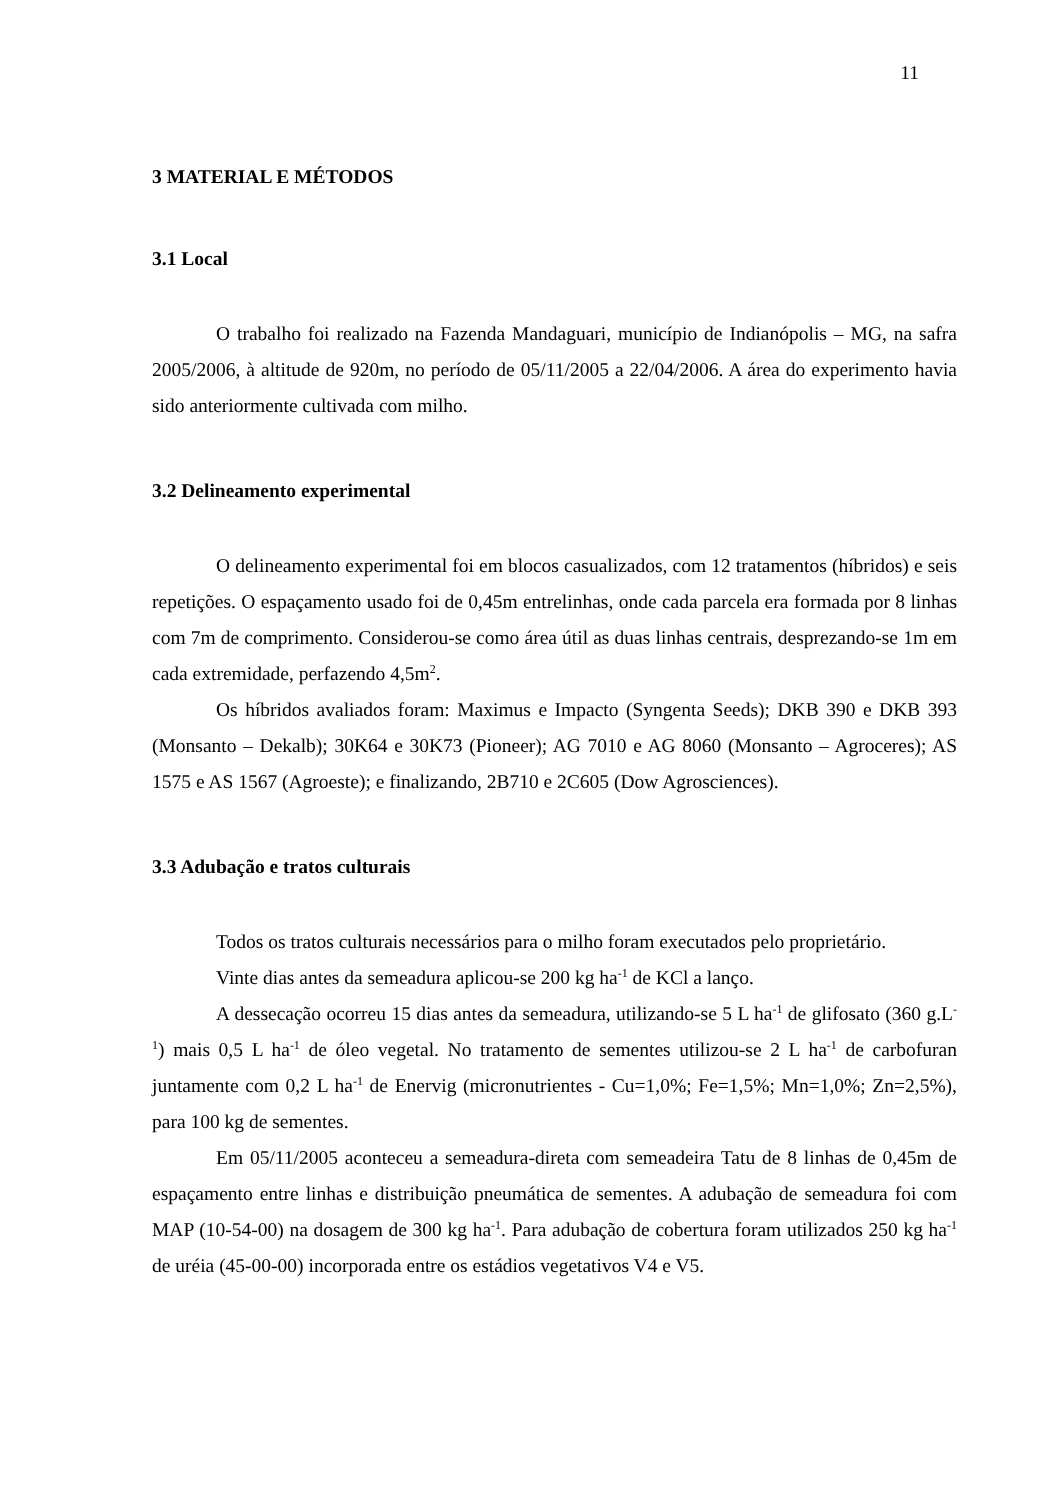11
3 MATERIAL E MÉTODOS
3.1 Local
O trabalho foi realizado na Fazenda Mandaguari, município de Indianópolis – MG, na safra 2005/2006, à altitude de 920m, no período de 05/11/2005 a 22/04/2006. A área do experimento havia sido anteriormente cultivada com milho.
3.2 Delineamento experimental
O delineamento experimental foi em blocos casualizados, com 12 tratamentos (híbridos) e seis repetições. O espaçamento usado foi de 0,45m entrelinhas, onde cada parcela era formada por 8 linhas com 7m de comprimento. Considerou-se como área útil as duas linhas centrais, desprezando-se 1m em cada extremidade, perfazendo 4,5m<sup>2</sup>.
Os híbridos avaliados foram: Maximus e Impacto (Syngenta Seeds); DKB 390 e DKB 393 (Monsanto – Dekalb); 30K64 e 30K73 (Pioneer); AG 7010 e AG 8060 (Monsanto – Agroceres); AS 1575 e AS 1567 (Agroeste); e finalizando, 2B710 e 2C605 (Dow Agrosciences).
3.3 Adubação e tratos culturais
Todos os tratos culturais necessários para o milho foram executados pelo proprietário.
Vinte dias antes da semeadura aplicou-se 200 kg ha<sup>-1</sup> de KCl a lanço.
A dessecação ocorreu 15 dias antes da semeadura, utilizando-se 5 L ha<sup>-1</sup> de glifosato (360 g.L<sup>-1</sup>) mais 0,5 L ha<sup>-1</sup> de óleo vegetal. No tratamento de sementes utilizou-se 2 L ha<sup>-1</sup> de carbofuran juntamente com 0,2 L ha<sup>-1</sup> de Enervig (micronutrientes - Cu=1,0%; Fe=1,5%; Mn=1,0%; Zn=2,5%), para 100 kg de sementes.
Em 05/11/2005 aconteceu a semeadura-direta com semeadeira Tatu de 8 linhas de 0,45m de espaçamento entre linhas e distribuição pneumática de sementes. A adubação de semeadura foi com MAP (10-54-00) na dosagem de 300 kg ha<sup>-1</sup>. Para adubação de cobertura foram utilizados 250 kg ha<sup>-1</sup> de uréia (45-00-00) incorporada entre os estádios vegetativos V4 e V5.